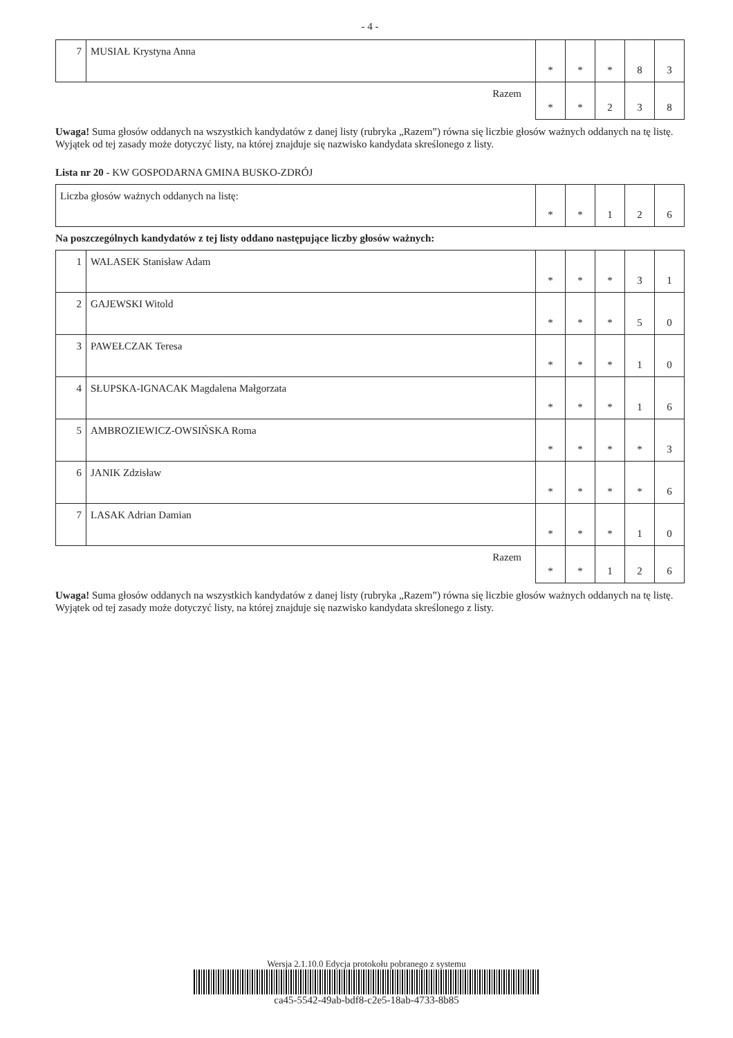- 4 -
| 7 | MUSIAŁ Krystyna Anna | * | * | * | 8 | 3 |
| | Razem | * | * | 2 | 3 | 8 |
Uwaga! Suma głosów oddanych na wszystkich kandydatów z danej listy (rubryka „Razem”) równa się liczbie głosów ważnych oddanych na tę listę. Wyjątek od tej zasady może dotyczyć listy, na której znajduje się nazwisko kandydata skreślonego z listy.
Lista nr 20 - KW GOSPODARNA GMINA BUSKO-ZDRÓJ
| Liczba głosów ważnych oddanych na listę: | * | * | 1 | 2 | 6 |
Na poszczególnych kandydatów z tej listy oddano następujące liczby głosów ważnych:
| 1 | WALASEK Stanisław Adam | * | * | * | 3 | 1 |
| 2 | GAJEWSKI Witold | * | * | * | 5 | 0 |
| 3 | PAWEŁCZAK Teresa | * | * | * | 1 | 0 |
| 4 | SŁUPSKA-IGNACAK Magdalena Małgorzata | * | * | * | 1 | 6 |
| 5 | AMBROZIEWICZ-OWSIŃSKA Roma | * | * | * | * | 3 |
| 6 | JANIK Zdzisław | * | * | * | * | 6 |
| 7 | LASAK Adrian Damian | * | * | * | 1 | 0 |
| | Razem | * | * | 1 | 2 | 6 |
Uwaga! Suma głosów oddanych na wszystkich kandydatów z danej listy (rubryka „Razem”) równa się liczbie głosów ważnych oddanych na tę listę. Wyjątek od tej zasady może dotyczyć listy, na której znajduje się nazwisko kandydata skreślonego z listy.
Wersja 2.1.10.0 Edycja protokołu pobranego z systemu
ca45-5542-49ab-bdf8-c2e5-18ab-4733-8b85